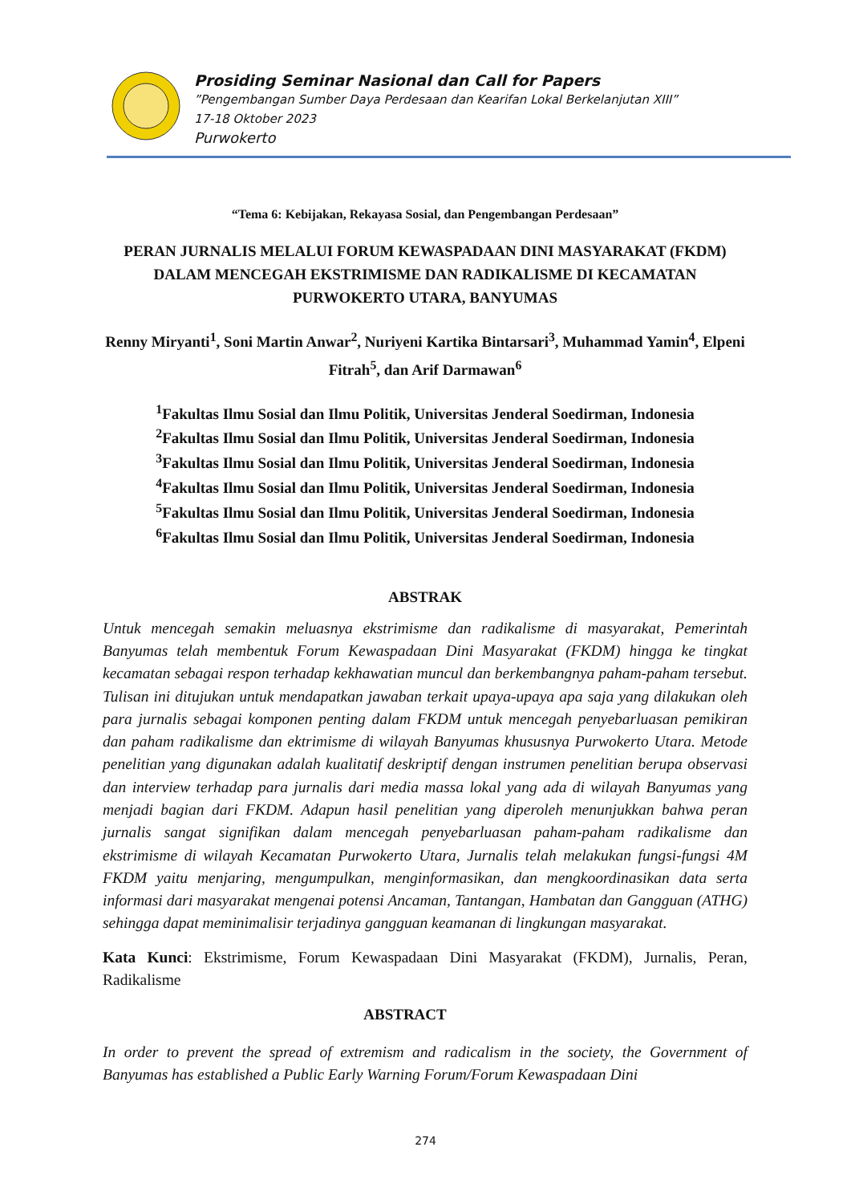Prosiding Seminar Nasional dan Call for Papers
”Pengembangan Sumber Daya Perdesaan dan Kearifan Lokal Berkelanjutan XIII”
17-18 Oktober 2023
Purwokerto
“Tema 6: Kebijakan, Rekayasa Sosial, dan Pengembangan Perdesaan”
PERAN JURNALIS MELALUI FORUM KEWASPADAAN DINI MASYARAKAT (FKDM) DALAM MENCEGAH EKSTRIMISME DAN RADIKALISME DI KECAMATAN PURWOKERTO UTARA, BANYUMAS
Renny Miryanti<sup>1</sup>, Soni Martin Anwar<sup>2</sup>, Nuriyeni Kartika Bintarsari<sup>3</sup>, Muhammad Yamin<sup>4</sup>, Elpeni Fitrah<sup>5</sup>, dan Arif Darmawan<sup>6</sup>
<sup>1</sup> Fakultas Ilmu Sosial dan Ilmu Politik, Universitas Jenderal Soedirman, Indonesia
<sup>2</sup> Fakultas Ilmu Sosial dan Ilmu Politik, Universitas Jenderal Soedirman, Indonesia
<sup>3</sup> Fakultas Ilmu Sosial dan Ilmu Politik, Universitas Jenderal Soedirman, Indonesia
<sup>4</sup> Fakultas Ilmu Sosial dan Ilmu Politik, Universitas Jenderal Soedirman, Indonesia
<sup>5</sup> Fakultas Ilmu Sosial dan Ilmu Politik, Universitas Jenderal Soedirman, Indonesia
<sup>6</sup> Fakultas Ilmu Sosial dan Ilmu Politik, Universitas Jenderal Soedirman, Indonesia
ABSTRAK
Untuk mencegah semakin meluasnya ekstrimisme dan radikalisme di masyarakat, Pemerintah Banyumas telah membentuk Forum Kewaspadaan Dini Masyarakat (FKDM) hingga ke tingkat kecamatan sebagai respon terhadap kekhawatian muncul dan berkembangnya paham-paham tersebut. Tulisan ini ditujukan untuk mendapatkan jawaban terkait upaya-upaya apa saja yang dilakukan oleh para jurnalis sebagai komponen penting dalam FKDM untuk mencegah penyebarluasan pemikiran dan paham radikalisme dan ektrimisme di wilayah Banyumas khususnya Purwokerto Utara. Metode penelitian yang digunakan adalah kualitatif deskriptif dengan instrumen penelitian berupa observasi dan interview terhadap para jurnalis dari media massa lokal yang ada di wilayah Banyumas yang menjadi bagian dari FKDM. Adapun hasil penelitian yang diperoleh menunjukkan bahwa peran jurnalis sangat signifikan dalam mencegah penyebarluasan paham-paham radikalisme dan ekstrimisme di wilayah Kecamatan Purwokerto Utara, Jurnalis telah melakukan fungsi-fungsi 4M FKDM yaitu menjaring, mengumpulkan, menginformasikan, dan mengkoordinasikan data serta informasi dari masyarakat mengenai potensi Ancaman, Tantangan, Hambatan dan Gangguan (ATHG) sehingga dapat meminimalisir terjadinya gangguan keamanan di lingkungan masyarakat.
Kata Kunci: Ekstrimisme, Forum Kewaspadaan Dini Masyarakat (FKDM), Jurnalis, Peran, Radikalisme
ABSTRACT
In order to prevent the spread of extremism and radicalism in the society, the Government of Banyumas has established a Public Early Warning Forum/Forum Kewaspadaan Dini
274